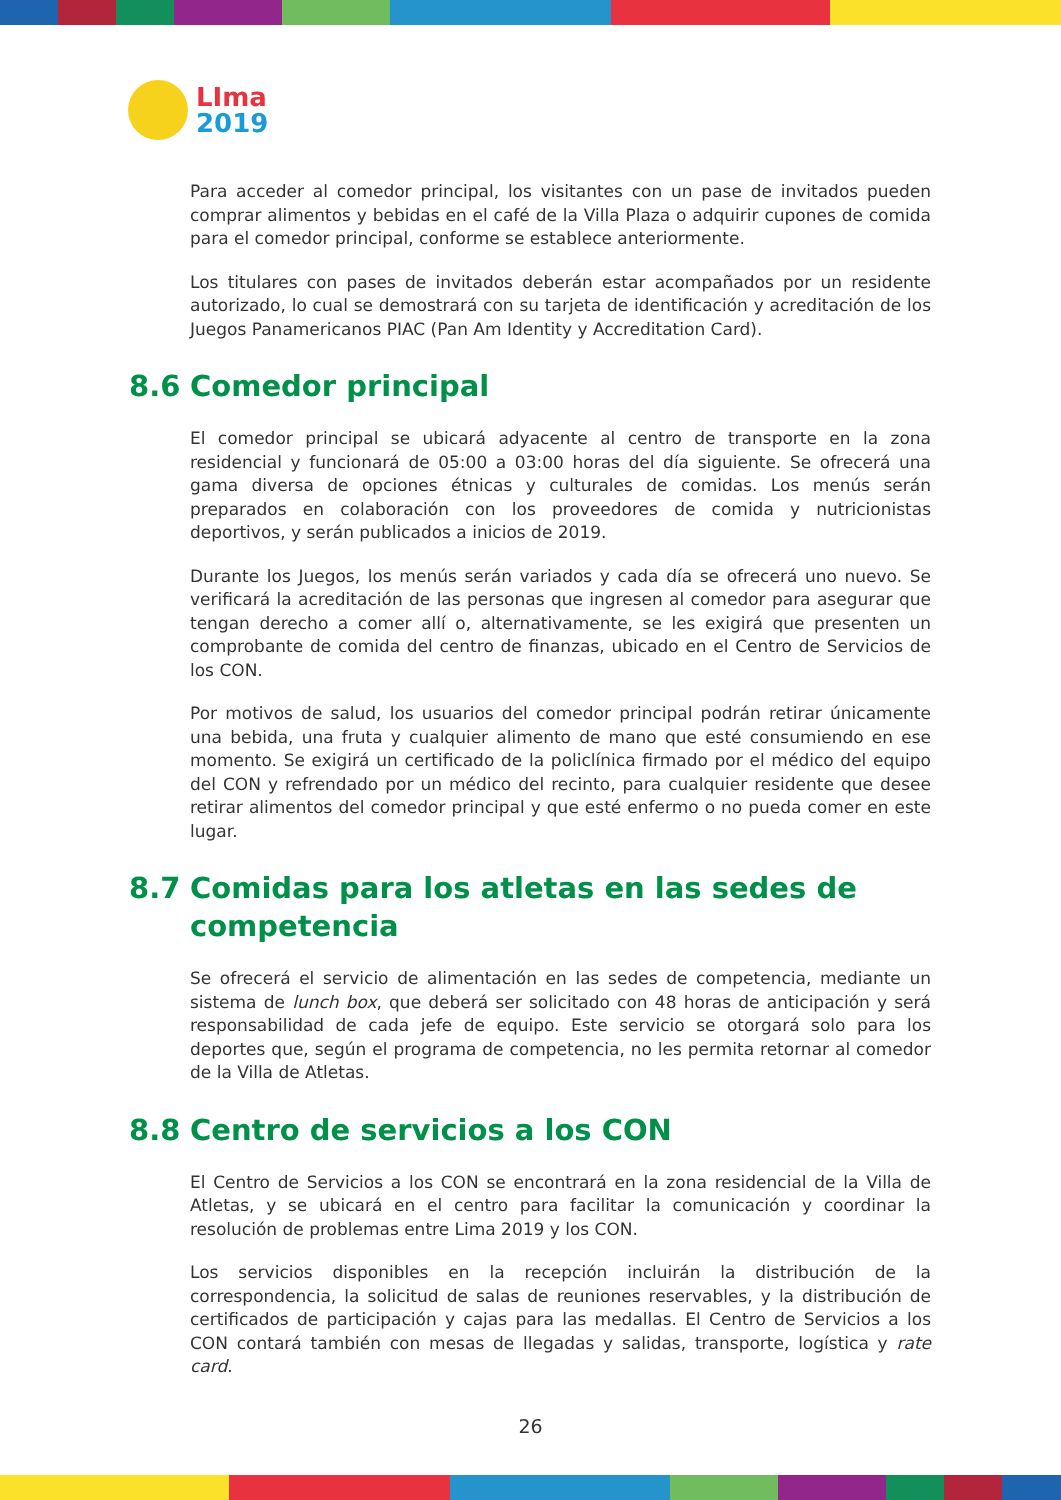LIma
2019
Para acceder al comedor principal, los visitantes con un pase de invitados pueden comprar alimentos y bebidas en el café de la Villa Plaza o adquirir cupones de comida para el comedor principal, conforme se establece anteriormente.
Los titulares con pases de invitados deberán estar acompañados por un residente autorizado, lo cual se demostrará con su tarjeta de identificación y acreditación de los Juegos Panamericanos PIAC (Pan Am Identity y Accreditation Card).
8.6 Comedor principal
El comedor principal se ubicará adyacente al centro de transporte en la zona residencial y funcionará de 05:00 a 03:00 horas del día siguiente. Se ofrecerá una gama diversa de opciones étnicas y culturales de comidas. Los menús serán preparados en colaboración con los proveedores de comida y nutricionistas deportivos, y serán publicados a inicios de 2019.
Durante los Juegos, los menús serán variados y cada día se ofrecerá uno nuevo. Se verificará la acreditación de las personas que ingresen al comedor para asegurar que tengan derecho a comer allí o, alternativamente, se les exigirá que presenten un comprobante de comida del centro de finanzas, ubicado en el Centro de Servicios de los CON.
Por motivos de salud, los usuarios del comedor principal podrán retirar únicamente una bebida, una fruta y cualquier alimento de mano que esté consumiendo en ese momento. Se exigirá un certificado de la policlínica firmado por el médico del equipo del CON y refrendado por un médico del recinto, para cualquier residente que desee retirar alimentos del comedor principal y que esté enfermo o no pueda comer en este lugar.
8.7 Comidas para los atletas en las sedes de competencia
Se ofrecerá el servicio de alimentación en las sedes de competencia, mediante un sistema de lunch box, que deberá ser solicitado con 48 horas de anticipación y será responsabilidad de cada jefe de equipo. Este servicio se otorgará solo para los deportes que, según el programa de competencia, no les permita retornar al comedor de la Villa de Atletas.
8.8 Centro de servicios a los CON
El Centro de Servicios a los CON se encontrará en la zona residencial de la Villa de Atletas, y se ubicará en el centro para facilitar la comunicación y coordinar la resolución de problemas entre Lima 2019 y los CON.
Los servicios disponibles en la recepción incluirán la distribución de la correspondencia, la solicitud de salas de reuniones reservables, y la distribución de certificados de participación y cajas para las medallas. El Centro de Servicios a los CON contará también con mesas de llegadas y salidas, transporte, logística y rate card.
26